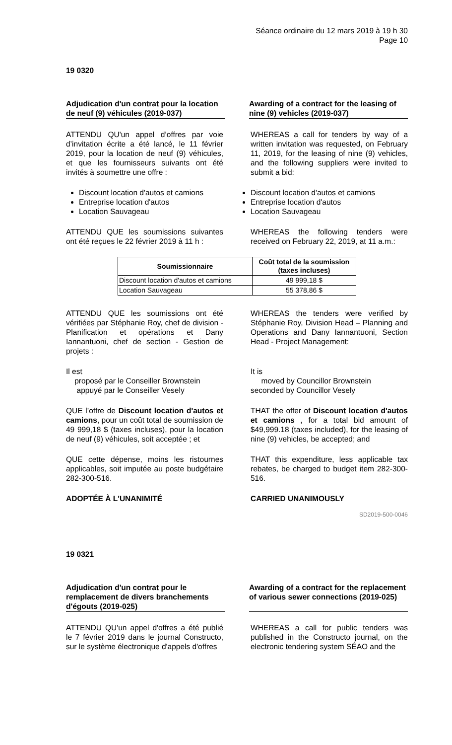Séance ordinaire du 12 mars 2019 à 19 h 30
Page 10
19 0320
Adjudication d'un contrat pour la location de neuf (9) véhicules (2019-037)
Awarding of a contract for the leasing of nine (9) vehicles (2019-037)
ATTENDU QU'un appel d’offres par voie d’invitation écrite a été lancé, le 11 février 2019, pour la location de neuf (9) véhicules, et que les fournisseurs suivants ont été invités à soumettre une offre :
WHEREAS a call for tenders by way of a written invitation was requested, on February 11, 2019, for the leasing of nine (9) vehicles, and the following suppliers were invited to submit a bid:
Discount location d'autos et camions
Entreprise location d'autos
Location Sauvageau
Discount location d'autos et camions
Entreprise location d'autos
Location Sauvageau
ATTENDU QUE les soumissions suivantes ont été reçues le 22 février 2019 à 11 h :
WHEREAS the following tenders were received on February 22, 2019, at 11 a.m.:
| Soumissionnaire | Coût total de la soumission (taxes incluses) |
| --- | --- |
| Discount location d'autos et camions | 49 999,18 $ |
| Location Sauvageau | 55 378,86 $ |
ATTENDU QUE les soumissions ont été vérifiées par Stéphanie Roy, chef de division - Planification et opérations et Dany Iannantuoni, chef de section - Gestion de projets :
WHEREAS the tenders were verified by Stéphanie Roy, Division Head – Planning and Operations and Dany Iannantuoni, Section Head - Project Management:
Il est
proposé par le Conseiller Brownstein
appuyé par le Conseiller Vesely
It is
moved by Councillor Brownstein
seconded by Councillor Vesely
QUE l’offre de Discount location d'autos et camions, pour un coût total de soumission de 49 999,18 $ (taxes incluses), pour la location de neuf (9) véhicules, soit acceptée ; et
THAT the offer of Discount location d'autos et camions , for a total bid amount of $49,999.18 (taxes included), for the leasing of nine (9) vehicles, be accepted; and
QUE cette dépense, moins les ristournes applicables, soit imputée au poste budgétaire 282-300-516.
THAT this expenditure, less applicable tax rebates, be charged to budget item 282-300-516.
ADOPTÉE À L'UNANIMITÉ CARRIED UNANIMOUSLY
SD2019-500-0046
19 0321
Adjudication d'un contrat pour le remplacement de divers branchements d'égouts (2019-025)
Awarding of a contract for the replacement of various sewer connections (2019-025)
ATTENDU QU'un appel d'offres a été publié le 7 février 2019 dans le journal Constructo, sur le système électronique d'appels d'offres
WHEREAS a call for public tenders was published in the Constructo journal, on the electronic tendering system SÉAO and the